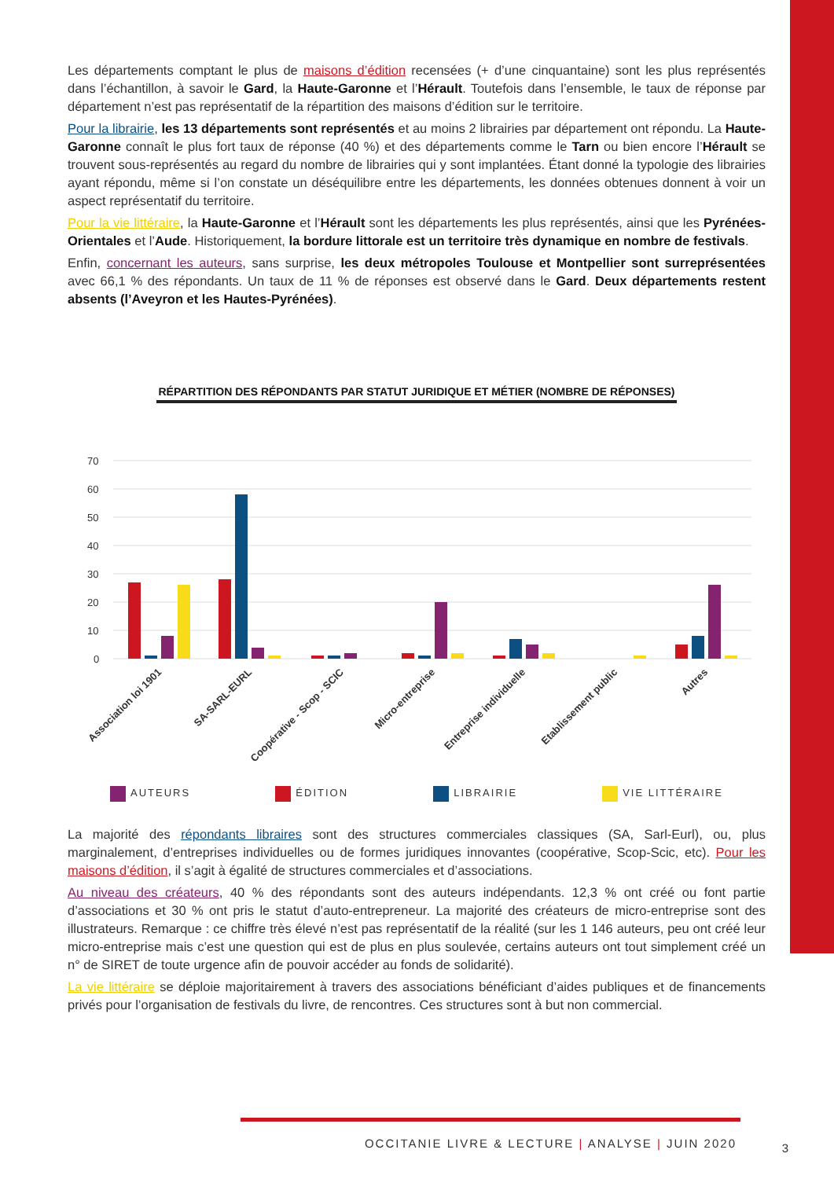Les départements comptant le plus de maisons d’édition recensées (+ d’une cinquantaine) sont les plus représentés dans l’échantillon, à savoir le Gard, la Haute-Garonne et l’Hérault. Toutefois dans l’ensemble, le taux de réponse par département n’est pas représentatif de la répartition des maisons d’édition sur le territoire.
Pour la librairie, les 13 départements sont représentés et au moins 2 librairies par département ont répondu. La Haute-Garonne connaît le plus fort taux de réponse (40 %) et des départements comme le Tarn ou bien encore l’Hérault se trouvent sous-représentés au regard du nombre de librairies qui y sont implantées. Étant donné la typologie des librairies ayant répondu, même si l’on constate un déséquilibre entre les départements, les données obtenues donnent à voir un aspect représentatif du territoire.
Pour la vie littéraire, la Haute-Garonne et l’Hérault sont les départements les plus représentés, ainsi que les Pyrénées-Orientales et l’Aude. Historiquement, la bordure littorale est un territoire très dynamique en nombre de festivals.
Enfin, concernant les auteurs, sans surprise, les deux métropoles Toulouse et Montpellier sont surreprésentées avec 66,1 % des répondants. Un taux de 11 % de réponses est observé dans le Gard. Deux départements restent absents (l’Aveyron et les Hautes-Pyrénées).
RÉPARTITION DES RÉPONDANTS PAR STATUT JURIDIQUE ET MÉTIER (NOMBRE DE RÉPONSES)
70
60
50
40
30
20
10
0
Association loi 1901
SA-SARL-EURL
Coopérative - Scop - SCIC
Micro-entreprise
Entreprise individuelle
Etablissement public
Autres
AUTEURS ÉDITION LIBRAIRIE VIE LITTÉRAIRE
La majorité des répondants libraires sont des structures commerciales classiques (SA, Sarl-Eurl), ou, plus marginalement, d’entreprises individuelles ou de formes juridiques innovantes (coopérative, Scop-Scic, etc). Pour les maisons d’édition, il s’agit à égalité de structures commerciales et d’associations.
Au niveau des créateurs, 40 % des répondants sont des auteurs indépendants. 12,3 % ont créé ou font partie d’associations et 30 % ont pris le statut d’auto-entrepreneur. La majorité des créateurs de micro-entreprise sont des illustrateurs. Remarque : ce chiffre très élevé n’est pas représentatif de la réalité (sur les 1 146 auteurs, peu ont créé leur micro-entreprise mais c’est une question qui est de plus en plus soulevée, certains auteurs ont tout simplement créé un n° de SIRET de toute urgence afin de pouvoir accéder au fonds de solidarité).
La vie littéraire se déploie majoritairement à travers des associations bénéficiant d’aides publiques et de financements privés pour l’organisation de festivals du livre, de rencontres. Ces structures sont à but non commercial.
OCCITANIE LIVRE & LECTURE | ANALYSE | JUIN 2020
3